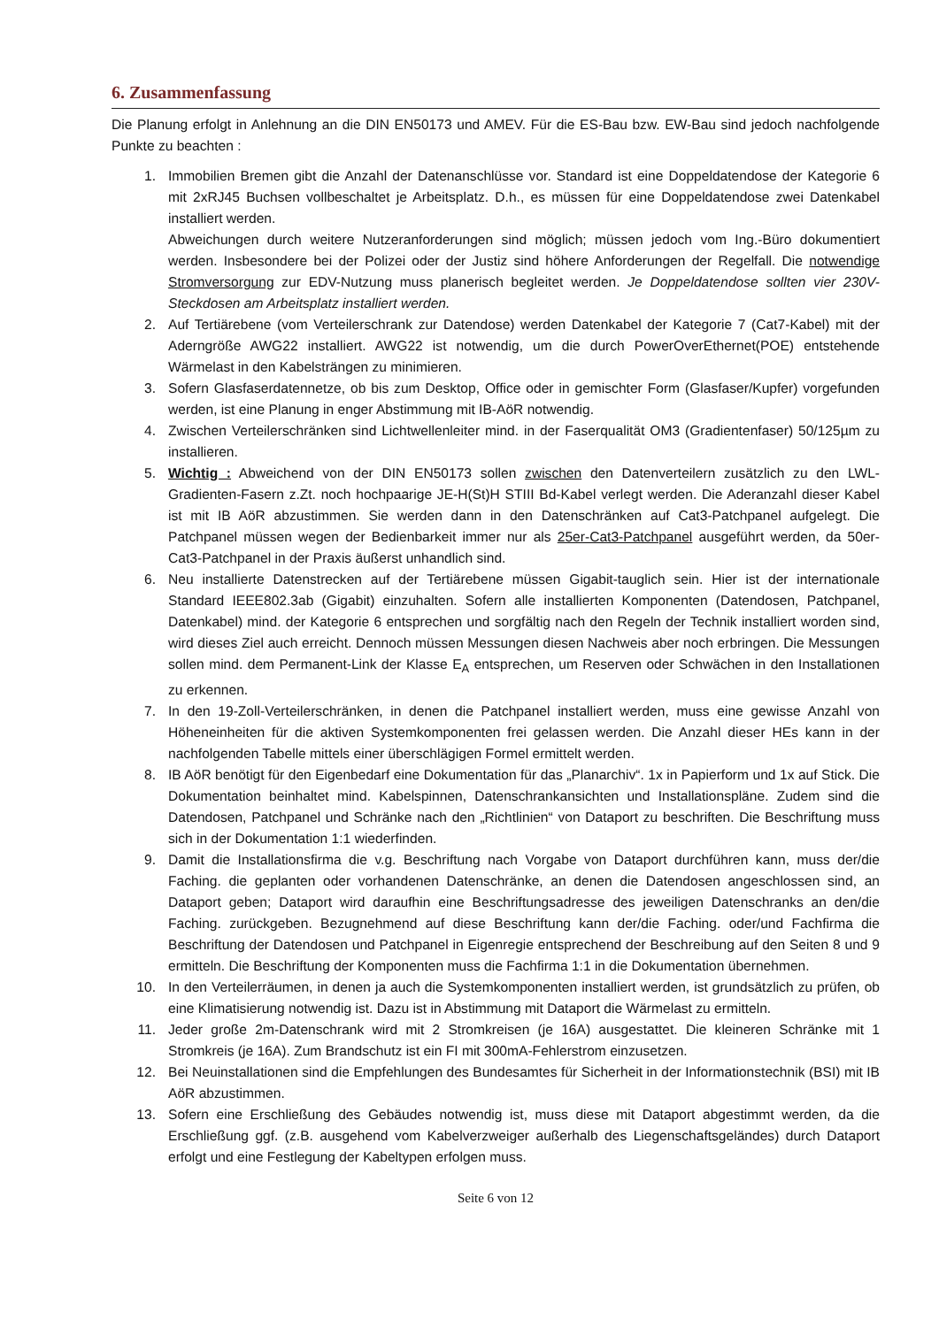6. Zusammenfassung
Die Planung erfolgt in Anlehnung an die DIN EN50173 und AMEV. Für die ES-Bau bzw. EW-Bau sind jedoch nachfolgende Punkte zu beachten :
1. Immobilien Bremen gibt die Anzahl der Datenanschlüsse vor. Standard ist eine Doppeldatendose der Kategorie 6 mit 2xRJ45 Buchsen vollbeschaltet je Arbeitsplatz. D.h., es müssen für eine Doppeldatendose zwei Datenkabel installiert werden.
Abweichungen durch weitere Nutzeranforderungen sind möglich; müssen jedoch vom Ing.-Büro dokumentiert werden. Insbesondere bei der Polizei oder der Justiz sind höhere Anforderungen der Regelfall. Die notwendige Stromversorgung zur EDV-Nutzung muss planerisch begleitet werden. Je Doppeldatendose sollten vier 230V-Steckdosen am Arbeitsplatz installiert werden.
2. Auf Tertiärebene (vom Verteilerschrank zur Datendose) werden Datenkabel der Kategorie 7 (Cat7-Kabel) mit der Aderngröße AWG22 installiert. AWG22 ist notwendig, um die durch PowerOverEthernet(POE) entstehende Wärmelast in den Kabelsträngen zu minimieren.
3. Sofern Glasfaserdatennetze, ob bis zum Desktop, Office oder in gemischter Form (Glasfaser/Kupfer) vorgefunden werden, ist eine Planung in enger Abstimmung mit IB-AöR notwendig.
4. Zwischen Verteilerschränken sind Lichtwellenleiter mind. in der Faserqualität OM3 (Gradientenfaser) 50/125µm zu installieren.
5. Wichtig : Abweichend von der DIN EN50173 sollen zwischen den Datenverteilern zusätzlich zu den LWL-Gradienten-Fasern z.Zt. noch hochpaarige JE-H(St)H STIII Bd-Kabel verlegt werden. Die Aderanzahl dieser Kabel ist mit IB AöR abzustimmen. Sie werden dann in den Datenschränken auf Cat3-Patchpanel aufgelegt. Die Patchpanel müssen wegen der Bedienbarkeit immer nur als 25er-Cat3-Patchpanel ausgeführt werden, da 50er-Cat3-Patchpanel in der Praxis äußerst unhandlich sind.
6. Neu installierte Datenstrecken auf der Tertiärebene müssen Gigabit-tauglich sein. Hier ist der internationale Standard IEEE802.3ab (Gigabit) einzuhalten. Sofern alle installierten Komponenten (Datendosen, Patchpanel, Datenkabel) mind. der Kategorie 6 entsprechen und sorgfältig nach den Regeln der Technik installiert worden sind, wird dieses Ziel auch erreicht. Dennoch müssen Messungen diesen Nachweis aber noch erbringen. Die Messungen sollen mind. dem Permanent-Link der Klasse E<sub>A</sub> entsprechen, um Reserven oder Schwächen in den Installationen zu erkennen.
7. In den 19-Zoll-Verteilerschränken, in denen die Patchpanel installiert werden, muss eine gewisse Anzahl von Höheneinheiten für die aktiven Systemkomponenten frei gelassen werden. Die Anzahl dieser HEs kann in der nachfolgenden Tabelle mittels einer überschlägigen Formel ermittelt werden.
8. IB AöR benötigt für den Eigenbedarf eine Dokumentation für das „Planarchiv“. 1x in Papierform und 1x auf Stick. Die Dokumentation beinhaltet mind. Kabelspinnen, Datenschrankansichten und Installationspläne. Zudem sind die Datendosen, Patchpanel und Schränke nach den „Richtlinien“ von Dataport zu beschriften. Die Beschriftung muss sich in der Dokumentation 1:1 wiederfinden.
9. Damit die Installationsfirma die v.g. Beschriftung nach Vorgabe von Dataport durchführen kann, muss der/die Faching. die geplanten oder vorhandenen Datenschränke, an denen die Datendosen angeschlossen sind, an Dataport geben; Dataport wird daraufhin eine Beschriftungsadresse des jeweiligen Datenschranks an den/die Faching. zurückgeben. Bezugnehmend auf diese Beschriftung kann der/die Faching. oder/und Fachfirma die Beschriftung der Datendosen und Patchpanel in Eigenregie entsprechend der Beschreibung auf den Seiten 8 und 9 ermitteln. Die Beschriftung der Komponenten muss die Fachfirma 1:1 in die Dokumentation übernehmen.
10. In den Verteilerräumen, in denen ja auch die Systemkomponenten installiert werden, ist grundsätzlich zu prüfen, ob eine Klimatisierung notwendig ist. Dazu ist in Abstimmung mit Dataport die Wärmelast zu ermitteln.
11. Jeder große 2m-Datenschrank wird mit 2 Stromkreisen (je 16A) ausgestattet. Die kleineren Schränke mit 1 Stromkreis (je 16A). Zum Brandschutz ist ein FI mit 300mA-Fehlerstrom einzusetzen.
12. Bei Neuinstallationen sind die Empfehlungen des Bundesamtes für Sicherheit in der Informationstechnik (BSI) mit IB AöR abzustimmen.
13. Sofern eine Erschließung des Gebäudes notwendig ist, muss diese mit Dataport abgestimmt werden, da die Erschließung ggf. (z.B. ausgehend vom Kabelverzweiger außerhalb des Liegenschaftsgeländes) durch Dataport erfolgt und eine Festlegung der Kabeltypen erfolgen muss.
Seite 6 von 12